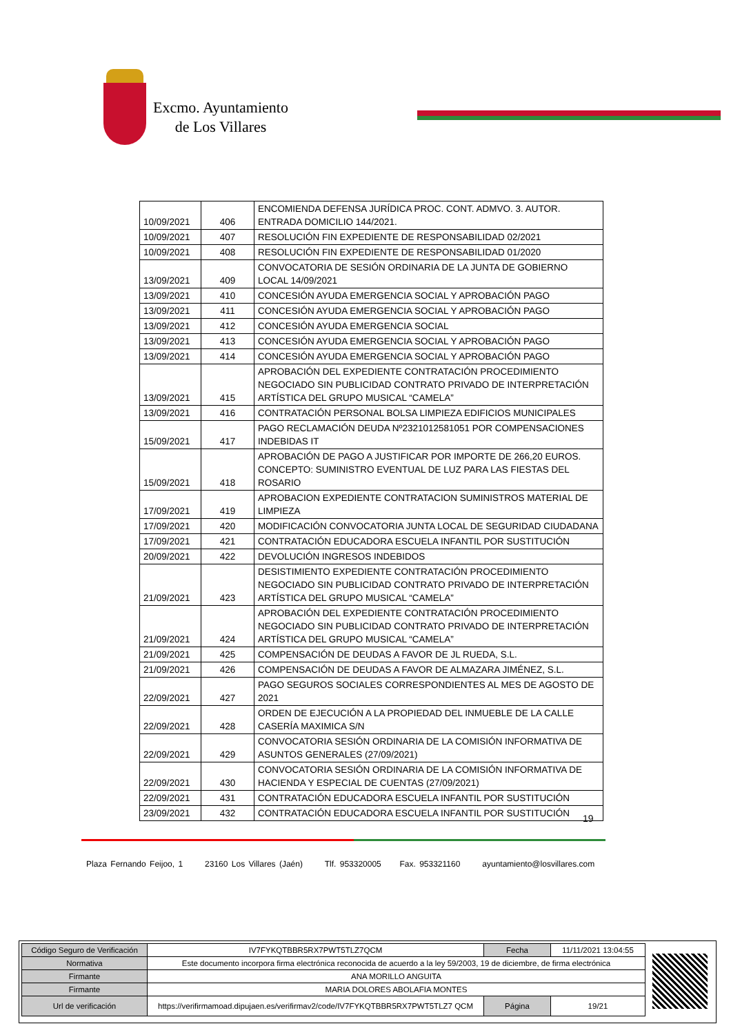Excmo. Ayuntamiento
de Los Villares
| 10/09/2021 | 406 | ENCOMIENDA DEFENSA JURÍDICA PROC. CONT. ADMVO. 3. AUTOR. ENTRADA DOMICILIO 144/2021. |
| 10/09/2021 | 407 | RESOLUCIÓN FIN EXPEDIENTE DE RESPONSABILIDAD 02/2021 |
| 10/09/2021 | 408 | RESOLUCIÓN FIN EXPEDIENTE DE RESPONSABILIDAD 01/2020 |
| 13/09/2021 | 409 | CONVOCATORIA DE SESIÓN ORDINARIA DE LA JUNTA DE GOBIERNO LOCAL 14/09/2021 |
| 13/09/2021 | 410 | CONCESIÓN AYUDA EMERGENCIA SOCIAL Y APROBACIÓN PAGO |
| 13/09/2021 | 411 | CONCESIÓN AYUDA EMERGENCIA SOCIAL Y APROBACIÓN PAGO |
| 13/09/2021 | 412 | CONCESIÓN AYUDA EMERGENCIA SOCIAL |
| 13/09/2021 | 413 | CONCESIÓN AYUDA EMERGENCIA SOCIAL Y APROBACIÓN PAGO |
| 13/09/2021 | 414 | CONCESIÓN AYUDA EMERGENCIA SOCIAL Y APROBACIÓN PAGO |
| 13/09/2021 | 415 | APROBACIÓN DEL EXPEDIENTE CONTRATACIÓN PROCEDIMIENTO NEGOCIADO SIN PUBLICIDAD CONTRATO PRIVADO DE INTERPRETACIÓN ARTÍSTICA DEL GRUPO MUSICAL “CAMELA” |
| 13/09/2021 | 416 | CONTRATACIÓN PERSONAL BOLSA LIMPIEZA EDIFICIOS MUNICIPALES |
| 15/09/2021 | 417 | PAGO RECLAMACIÓN DEUDA Nº2321012581051 POR COMPENSACIONES INDEBIDAS IT |
| 15/09/2021 | 418 | APROBACIÓN DE PAGO A JUSTIFICAR POR IMPORTE DE 266,20 EUROS. CONCEPTO: SUMINISTRO EVENTUAL DE LUZ PARA LAS FIESTAS DEL ROSARIO |
| 17/09/2021 | 419 | APROBACION EXPEDIENTE CONTRATACION SUMINISTROS MATERIAL DE LIMPIEZA |
| 17/09/2021 | 420 | MODIFICACIÓN CONVOCATORIA JUNTA LOCAL DE SEGURIDAD CIUDADANA |
| 17/09/2021 | 421 | CONTRATACIÓN EDUCADORA ESCUELA INFANTIL POR SUSTITUCIÓN |
| 20/09/2021 | 422 | DEVOLUCIÓN INGRESOS INDEBIDOS |
| 21/09/2021 | 423 | DESISTIMIENTO EXPEDIENTE CONTRATACIÓN PROCEDIMIENTO NEGOCIADO SIN PUBLICIDAD CONTRATO PRIVADO DE INTERPRETACIÓN ARTÍSTICA DEL GRUPO MUSICAL “CAMELA” |
| 21/09/2021 | 424 | APROBACIÓN DEL EXPEDIENTE CONTRATACIÓN PROCEDIMIENTO NEGOCIADO SIN PUBLICIDAD CONTRATO PRIVADO DE INTERPRETACIÓN ARTÍSTICA DEL GRUPO MUSICAL “CAMELA” |
| 21/09/2021 | 425 | COMPENSACIÓN DE DEUDAS A FAVOR DE JL RUEDA, S.L. |
| 21/09/2021 | 426 | COMPENSACIÓN DE DEUDAS A FAVOR DE ALMAZARA JIMÉNEZ, S.L. |
| 22/09/2021 | 427 | PAGO SEGUROS SOCIALES CORRESPONDIENTES AL MES DE AGOSTO DE 2021 |
| 22/09/2021 | 428 | ORDEN DE EJECUCIÓN A LA PROPIEDAD DEL INMUEBLE DE LA CALLE CASERÍA MAXIMICA S/N |
| 22/09/2021 | 429 | CONVOCATORIA SESIÓN ORDINARIA DE LA COMISIÓN INFORMATIVA DE ASUNTOS GENERALES (27/09/2021) |
| 22/09/2021 | 430 | CONVOCATORIA SESIÓN ORDINARIA DE LA COMISIÓN INFORMATIVA DE HACIENDA Y ESPECIAL DE CUENTAS (27/09/2021) |
| 22/09/2021 | 431 | CONTRATACIÓN EDUCADORA ESCUELA INFANTIL POR SUSTITUCIÓN |
| 23/09/2021 | 432 | CONTRATACIÓN EDUCADORA ESCUELA INFANTIL POR SUSTITUCIÓN |
19
Plaza Fernando Feijoo, 1 23160 Los Villares (Jaén) Tlf. 953320005 Fax. 953321160 ayuntamiento@losvillares.com
| Código Seguro de Verificación | IV7FYKQTBBR5RX7PWT5TLZ7QCM | Fecha | 11/11/2021 13:04:55 |
| Normativa | Este documento incorpora firma electrónica reconocida de acuerdo a la ley 59/2003, 19 de diciembre, de firma electrónica | | |
| Firmante | ANA MORILLO ANGUITA | | |
| Firmante | MARIA DOLORES ABOLAFIA MONTES | | |
| Url de verificación | https://verifirmamoad.dipujaen.es/verifirmav2/code/IV7FYKQTBBR5RX7PWT5TLZ7 QCM | Página | 19/21 |